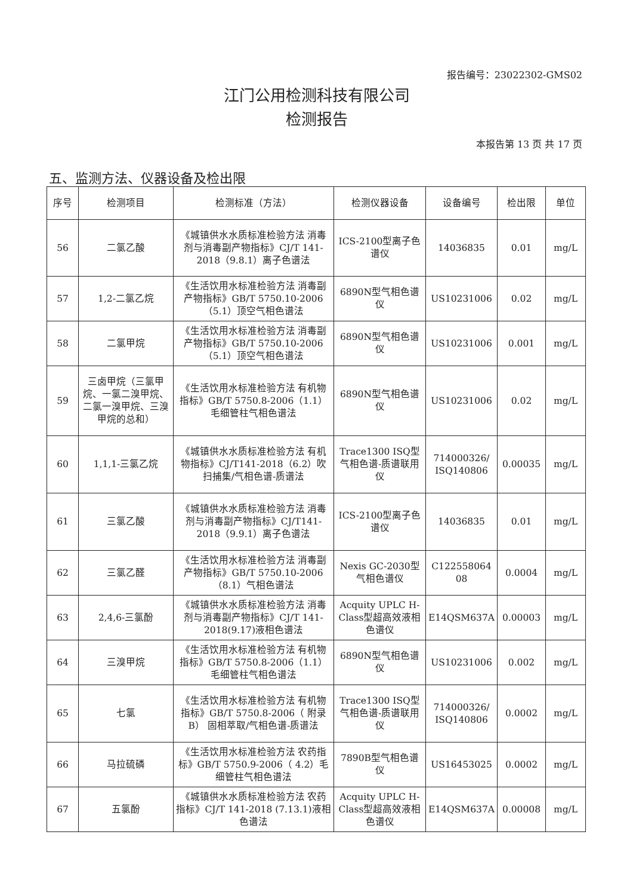报告编号：23022302-GMS02
江门公用检测科技有限公司
检测报告
本报告第 13 页 共 17 页
五、监测方法、仪器设备及检出限
| 序号 | 检测项目 | 检测标准（方法） | 检测仪器设备 | 设备编号 | 检出限 | 单位 |
| --- | --- | --- | --- | --- | --- | --- |
| 56 | 二氯乙酸 | 《城镇供水水质标准检验方法 消毒剂与消毒副产物指标》CJ/T 141-2018（9.8.1）离子色谱法 | ICS-2100型离子色谱仪 | 14036835 | 0.01 | mg/L |
| 57 | 1,2-二氯乙烷 | 《生活饮用水标准检验方法 消毒副产物指标》GB/T 5750.10-2006 （5.1）顶空气相色谱法 | 6890N型气相色谱仪 | US10231006 | 0.02 | mg/L |
| 58 | 二氯甲烷 | 《生活饮用水标准检验方法 消毒副产物指标》GB/T 5750.10-2006 （5.1）顶空气相色谱法 | 6890N型气相色谱仪 | US10231006 | 0.001 | mg/L |
| 59 | 三卤甲烷（三氯甲烷、一氯二溴甲烷、二氯一溴甲烷、三溴甲烷的总和） | 《生活饮用水标准检验方法 有机物指标》GB/T 5750.8-2006（1.1）毛细管柱气相色谱法 | 6890N型气相色谱仪 | US10231006 | 0.02 | mg/L |
| 60 | 1,1,1-三氯乙烷 | 《城镇供水水质标准检验方法 有机物指标》CJ/T141-2018（6.2）吹扫捕集/气相色谱-质谱法 | Trace1300 ISQ型气相色谱-质谱联用仪 | 714000326/ ISQ140806 | 0.00035 | mg/L |
| 61 | 三氯乙酸 | 《城镇供水水质标准检验方法 消毒剂与消毒副产物指标》CJ/T141-2018（9.9.1）离子色谱法 | ICS-2100型离子色谱仪 | 14036835 | 0.01 | mg/L |
| 62 | 三氯乙醛 | 《生活饮用水标准检验方法 消毒副产物指标》GB/T 5750.10-2006 （8.1）气相色谱法 | Nexis GC-2030型气相色谱仪 | C122558064 08 | 0.0004 | mg/L |
| 63 | 2,4,6-三氯酚 | 《城镇供水水质标准检验方法 消毒剂与消毒副产物指标》CJ/T 141-2018(9.17)液相色谱法 | Acquity UPLC H-Class型超高效液相色谱仪 | E14QSM637A | 0.00003 | mg/L |
| 64 | 三溴甲烷 | 《生活饮用水标准检验方法 有机物指标》GB/T 5750.8-2006（1.1）毛细管柱气相色谱法 | 6890N型气相色谱仪 | US10231006 | 0.002 | mg/L |
| 65 | 七氯 | 《生活饮用水标准检验方法 有机物指标》GB/T 5750.8-2006（ 附录B） 固相萃取/气相色谱-质谱法 | Trace1300 ISQ型气相色谱-质谱联用仪 | 714000326/ ISQ140806 | 0.0002 | mg/L |
| 66 | 马拉硫磷 | 《生活饮用水标准检验方法 农药指标》GB/T 5750.9-2006（ 4.2）毛细管柱气相色谱法 | 7890B型气相色谱仪 | US16453025 | 0.0002 | mg/L |
| 67 | 五氯酚 | 《城镇供水水质标准检验方法 农药指标》CJ/T 141-2018 (7.13.1)液相色谱法 | Acquity UPLC H-Class型超高效液相色谱仪 | E14QSM637A | 0.00008 | mg/L |